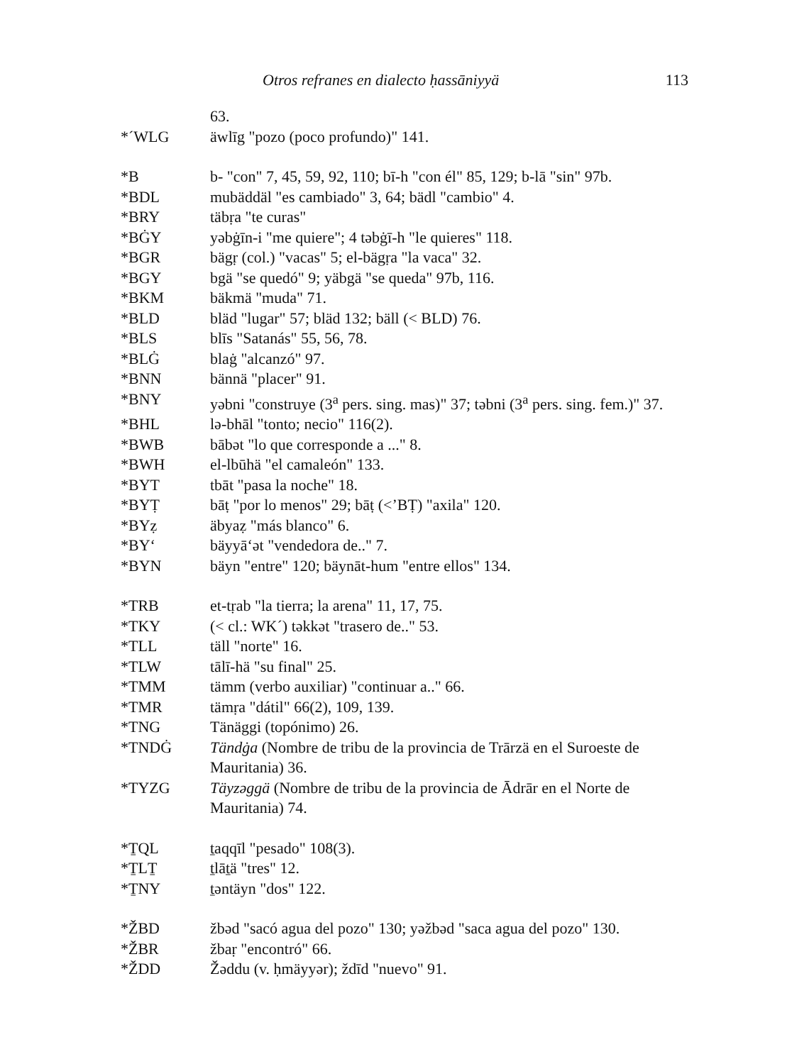Otros refranes en dialecto ḥassāniyyä 113
63.
*´WLG äwlīg "pozo (poco profundo)" 141.
*B b- "con" 7, 45, 59, 92, 110; bī-h "con él" 85, 129; b-lā "sin" 97b.
*BDL mubäddäl "es cambiado" 3, 64; bädl "cambio" 4.
*BRY täbṛa "te curas"
*BĠY yəbġīn-i "me quiere"; 4 təbġī-h "le quieres" 118.
*BGR bägṛ (col.) "vacas" 5; el-bägṛa "la vaca" 32.
*BGY bgä "se quedó" 9; yäbgä "se queda" 97b, 116.
*BKM bäkmä "muda" 71.
*BLD bläd "lugar" 57; bläd 132; bäll (< BLD) 76.
*BLS blīs "Satanás" 55, 56, 78.
*BLĠ blaġ "alcanzó" 97.
*BNN bännä "placer" 91.
*BNY yəbni "construye (3<sup>a</sup> pers. sing. mas)" 37; təbni (3<sup>a</sup> pers. sing. fem.)" 37.
*BHL lə-bhāl "tonto; necio" 116(2).
*BWB bābət "lo que corresponde a ..." 8.
*BWH el-lbūhä "el camaleón" 133.
*BYT tbāt "pasa la noche" 18.
*BYṬ bāṭ "por lo menos" 29; bāṭ (<’BṬ) "axila" 120.
*BYẓ äbyaẓ "más blanco" 6.
*BY‘ bäyyā‘ət "vendedora de.." 7.
*BYN bäyn "entre" 120; bäynāt-hum "entre ellos" 134.
*TRB et-tṛab "la tierra; la arena" 11, 17, 75.
*TKY (< cl.: WK´) təkkət "trasero de.." 53.
*TLL täll "norte" 16.
*TLW tālī-hä "su final" 25.
*TMM tämm (verbo auxiliar) "continuar a.." 66.
*TMR tämṛa "dátil" 66(2), 109, 139.
*TNG Tänäggi (topónimo) 26.
*TNDĠ Tändġa (Nombre de tribu de la provincia de Trārzä en el Suroeste de Mauritania) 36.
*TYZG Täyzəggä (Nombre de tribu de la provincia de Ādrār en el Norte de Mauritania) 74.
*ṮQL ṯaqqīl "pesado" 108(3).
*ṮLṮ ṯlāṯä "tres" 12.
*ṮNY ṯəntäyn "dos" 122.
*ŽBD žbəd "sacó agua del pozo" 130; yəžbəd "saca agua del pozo" 130.
*ŽBR žbaṛ "encontró" 66.
*ŽDD Žəddu (v. ḥmäyyər); ždīd "nuevo" 91.